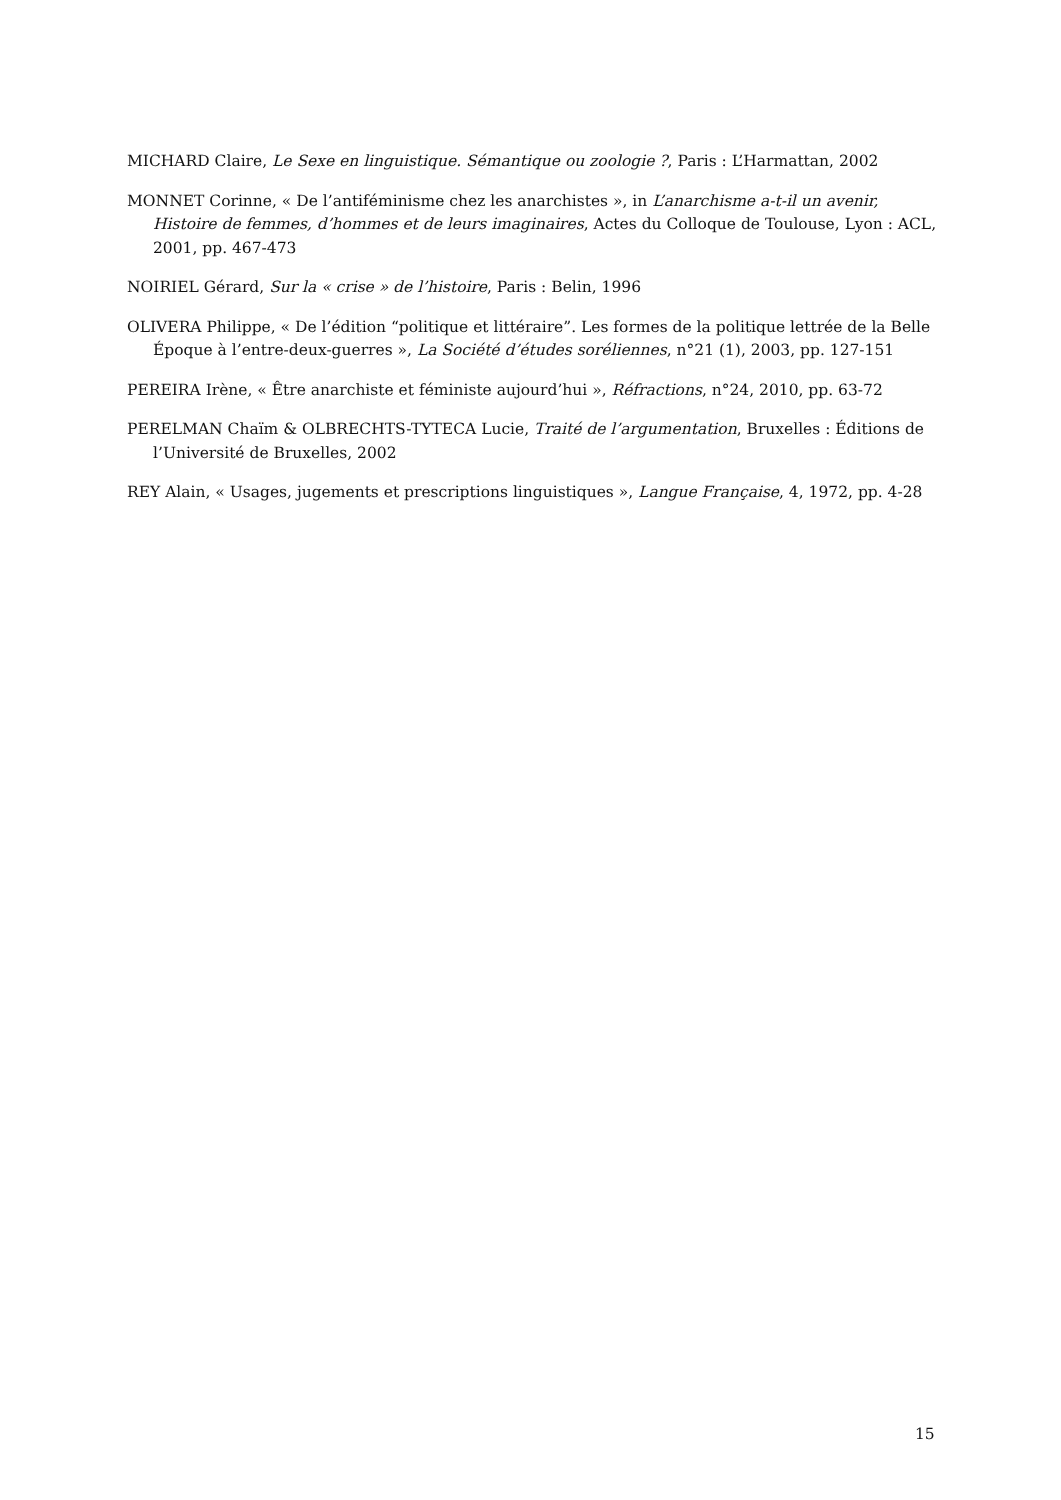MICHARD Claire, Le Sexe en linguistique. Sémantique ou zoologie ?, Paris : L’Harmattan, 2002
MONNET Corinne, « De l’antiféminisme chez les anarchistes », in L’anarchisme a-t-il un avenir, Histoire de femmes, d’hommes et de leurs imaginaires, Actes du Colloque de Toulouse, Lyon : ACL, 2001, pp. 467-473
NOIRIEL Gérard, Sur la « crise » de l’histoire, Paris : Belin, 1996
OLIVERA Philippe, « De l’édition “politique et littéraire”. Les formes de la politique lettrée de la Belle Époque à l’entre-deux-guerres », La Société d’études soréliennes, n°21 (1), 2003, pp. 127-151
PEREIRA Irène, « Être anarchiste et féministe aujourd’hui », Réfractions, n°24, 2010, pp. 63-72
PERELMAN Chaïm & OLBRECHTS-TYTECA Lucie, Traité de l’argumentation, Bruxelles : Éditions de l’Université de Bruxelles, 2002
REY Alain, « Usages, jugements et prescriptions linguistiques », Langue Française, 4, 1972, pp. 4-28
15